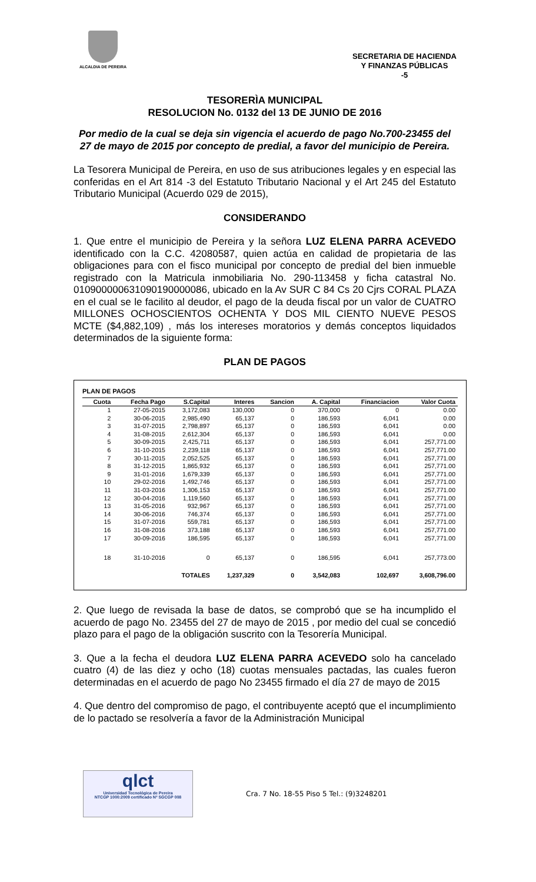ALCALDIA DE PEREIRA
SECRETARIA DE HACIENDA
Y FINANZAS PÚBLICAS
-5
TESORERÌA MUNICIPAL
RESOLUCION No. 0132 del 13 DE JUNIO DE 2016
Por medio de la cual se deja sin vigencia el acuerdo de pago No.700-23455 del 27 de mayo de 2015 por concepto de predial, a favor del municipio de Pereira.
La Tesorera Municipal de Pereira, en uso de sus atribuciones legales y en especial las conferidas en el Art 814 -3 del Estatuto Tributario Nacional y el Art 245 del Estatuto Tributario Municipal (Acuerdo 029 de 2015),
CONSIDERANDO
1. Que entre el municipio de Pereira y la señora LUZ ELENA PARRA ACEVEDO identificado con la C.C. 42080587, quien actúa en calidad de propietaria de las obligaciones para con el fisco municipal por concepto de predial del bien inmueble registrado con la Matricula inmobiliaria No. 290-113458 y ficha catastral No. 010900000631090190000086, ubicado en la Av SUR C 84 Cs 20 Cjrs CORAL PLAZA en el cual se le facilito al deudor, el pago de la deuda fiscal por un valor de CUATRO MILLONES OCHOSCIENTOS OCHENTA Y DOS MIL CIENTO NUEVE PESOS MCTE ($4,882,109) , más los intereses moratorios y demás conceptos liquidados determinados de la siguiente forma:
PLAN DE PAGOS
PLAN DE PAGOS
| Cuota | Fecha Pago | S.Capital | Interes | Sancion | A. Capital | Financiacion | Valor Cuota |
| --- | --- | --- | --- | --- | --- | --- | --- |
| 1 | 27-05-2015 | 3,172,083 | 130,000 | 0 | 370,000 | 0 | 0.00 |
| 2 | 30-06-2015 | 2,985,490 | 65,137 | 0 | 186,593 | 6,041 | 0.00 |
| 3 | 31-07-2015 | 2,798,897 | 65,137 | 0 | 186,593 | 6,041 | 0.00 |
| 4 | 31-08-2015 | 2,612,304 | 65,137 | 0 | 186,593 | 6,041 | 0.00 |
| 5 | 30-09-2015 | 2,425,711 | 65,137 | 0 | 186,593 | 6,041 | 257,771.00 |
| 6 | 31-10-2015 | 2,239,118 | 65,137 | 0 | 186,593 | 6,041 | 257,771.00 |
| 7 | 30-11-2015 | 2,052,525 | 65,137 | 0 | 186,593 | 6,041 | 257,771.00 |
| 8 | 31-12-2015 | 1,865,932 | 65,137 | 0 | 186,593 | 6,041 | 257,771.00 |
| 9 | 31-01-2016 | 1,679,339 | 65,137 | 0 | 186,593 | 6,041 | 257,771.00 |
| 10 | 29-02-2016 | 1,492,746 | 65,137 | 0 | 186,593 | 6,041 | 257,771.00 |
| 11 | 31-03-2016 | 1,306,153 | 65,137 | 0 | 186,593 | 6,041 | 257,771.00 |
| 12 | 30-04-2016 | 1,119,560 | 65,137 | 0 | 186,593 | 6,041 | 257,771.00 |
| 13 | 31-05-2016 | 932,967 | 65,137 | 0 | 186,593 | 6,041 | 257,771.00 |
| 14 | 30-06-2016 | 746,374 | 65,137 | 0 | 186,593 | 6,041 | 257,771.00 |
| 15 | 31-07-2016 | 559,781 | 65,137 | 0 | 186,593 | 6,041 | 257,771.00 |
| 16 | 31-08-2016 | 373,188 | 65,137 | 0 | 186,593 | 6,041 | 257,771.00 |
| 17 | 30-09-2016 | 186,595 | 65,137 | 0 | 186,593 | 6,041 | 257,771.00 |
| 18 | 31-10-2016 | 0 | 65,137 | 0 | 186,595 | 6,041 | 257,773.00 |
| | TOTALES | | 1,237,329 | 0 | 3,542,083 | 102,697 | 3,608,796.00 |
2. Que luego de revisada la base de datos, se comprobó que se ha incumplido el acuerdo de pago No. 23455 del 27 de mayo de 2015 , por medio del cual se concedió plazo para el pago de la obligación suscrito con la Tesorería Municipal.
3. Que a la fecha el deudora LUZ ELENA PARRA ACEVEDO solo ha cancelado cuatro (4) de las diez y ocho (18) cuotas mensuales pactadas, las cuales fueron determinadas en el acuerdo de pago No 23455 firmado el día 27 de mayo de 2015
4. Que dentro del compromiso de pago, el contribuyente aceptó que el incumplimiento de lo pactado se resolvería a favor de la Administración Municipal
qlct
Universidad Tecnológica de Pereira
NTCGP 1000:2009 certificado Nº SGCGP 008
Cra. 7 No. 18-55 Piso 5 Tel.: (9)3248201